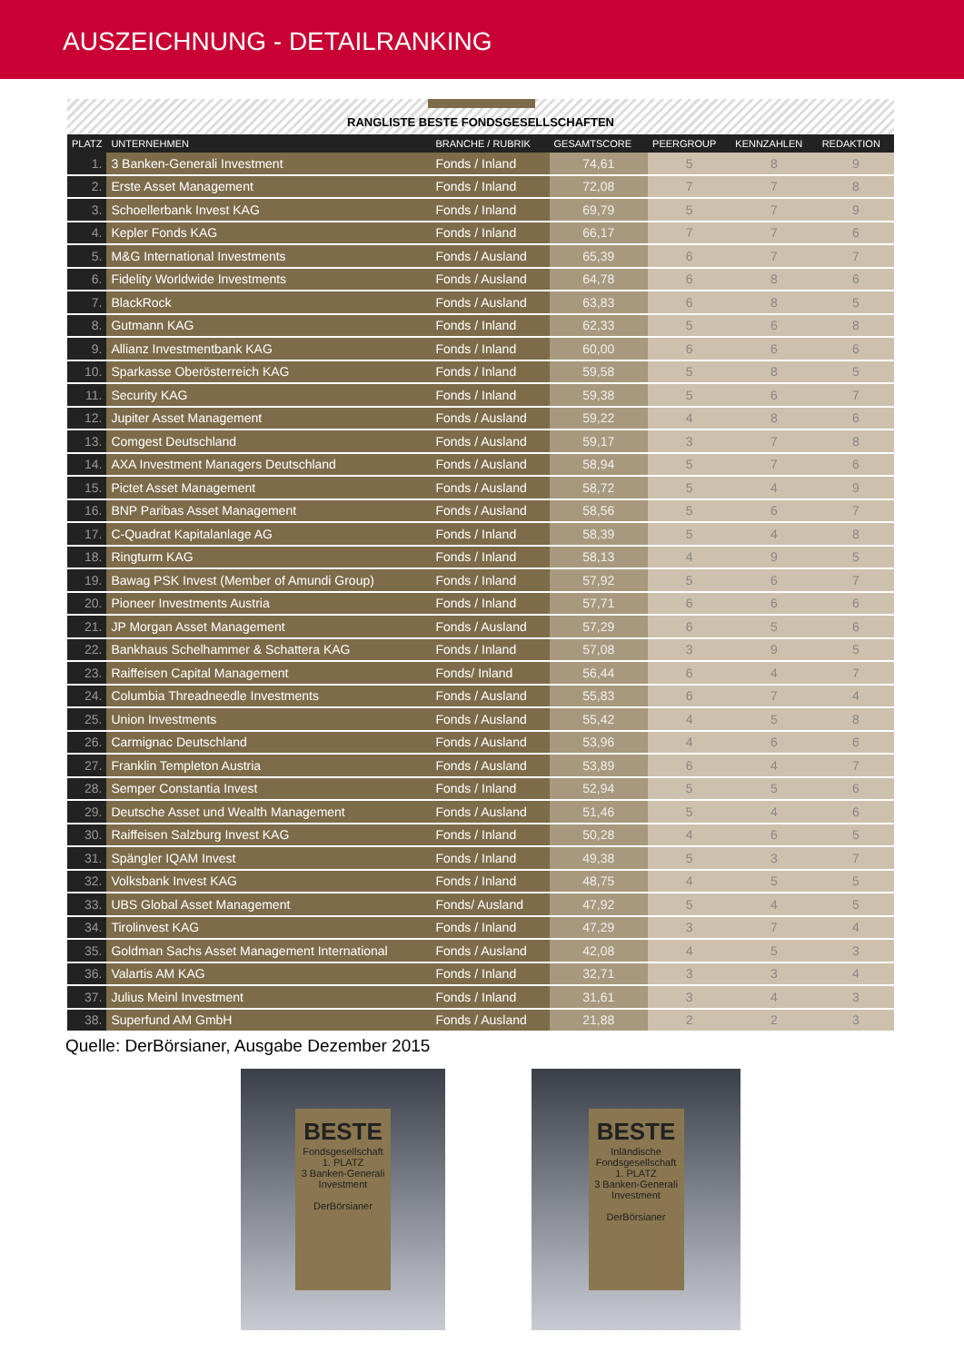AUSZEICHNUNG - DETAILRANKING
RANGLISTE BESTE FONDSGESELLSCHAFTEN
| PLATZ | UNTERNEHMEN | BRANCHE / RUBRIK | GESAMTSCORE | PEERGROUP | KENNZAHLEN | REDAKTION |
| --- | --- | --- | --- | --- | --- | --- |
| 1. | 3 Banken-Generali Investment | Fonds / Inland | 74,61 | 5 | 8 | 9 |
| 2. | Erste Asset Management | Fonds / Inland | 72,08 | 7 | 7 | 8 |
| 3. | Schoellerbank Invest KAG | Fonds / Inland | 69,79 | 5 | 7 | 9 |
| 4. | Kepler Fonds KAG | Fonds / Inland | 66,17 | 7 | 7 | 6 |
| 5. | M&G International Investments | Fonds / Ausland | 65,39 | 6 | 7 | 7 |
| 6. | Fidelity Worldwide Investments | Fonds / Ausland | 64,78 | 6 | 8 | 6 |
| 7. | BlackRock | Fonds / Ausland | 63,83 | 6 | 8 | 5 |
| 8. | Gutmann KAG | Fonds / Inland | 62,33 | 5 | 6 | 8 |
| 9. | Allianz Investmentbank KAG | Fonds / Inland | 60,00 | 6 | 6 | 6 |
| 10. | Sparkasse Oberösterreich KAG | Fonds / Inland | 59,58 | 5 | 8 | 5 |
| 11. | Security KAG | Fonds / Inland | 59,38 | 5 | 6 | 7 |
| 12. | Jupiter Asset Management | Fonds / Ausland | 59,22 | 4 | 8 | 6 |
| 13. | Comgest Deutschland | Fonds / Ausland | 59,17 | 3 | 7 | 8 |
| 14. | AXA Investment Managers Deutschland | Fonds / Ausland | 58,94 | 5 | 7 | 6 |
| 15. | Pictet Asset Management | Fonds / Ausland | 58,72 | 5 | 4 | 9 |
| 16. | BNP Paribas Asset Management | Fonds / Ausland | 58,56 | 5 | 6 | 7 |
| 17. | C-Quadrat Kapitalanlage AG | Fonds / Inland | 58,39 | 5 | 4 | 8 |
| 18. | Ringturm KAG | Fonds / Inland | 58,13 | 4 | 9 | 5 |
| 19. | Bawag PSK Invest (Member of Amundi Group) | Fonds / Inland | 57,92 | 5 | 6 | 7 |
| 20. | Pioneer Investments Austria | Fonds / Inland | 57,71 | 6 | 6 | 6 |
| 21. | JP Morgan Asset Management | Fonds / Ausland | 57,29 | 6 | 5 | 6 |
| 22. | Bankhaus Schelhammer & Schattera KAG | Fonds / Inland | 57,08 | 3 | 9 | 5 |
| 23. | Raiffeisen Capital Management | Fonds/ Inland | 56,44 | 6 | 4 | 7 |
| 24. | Columbia Threadneedle Investments | Fonds / Ausland | 55,83 | 6 | 7 | 4 |
| 25. | Union Investments | Fonds / Ausland | 55,42 | 4 | 5 | 8 |
| 26. | Carmignac Deutschland | Fonds / Ausland | 53,96 | 4 | 6 | 6 |
| 27. | Franklin Templeton Austria | Fonds / Ausland | 53,89 | 6 | 4 | 7 |
| 28. | Semper Constantia Invest | Fonds / Inland | 52,94 | 5 | 5 | 6 |
| 29. | Deutsche Asset und Wealth Management | Fonds / Ausland | 51,46 | 5 | 4 | 6 |
| 30. | Raiffeisen Salzburg Invest KAG | Fonds / Inland | 50,28 | 4 | 6 | 5 |
| 31. | Spängler IQAM Invest | Fonds / Inland | 49,38 | 5 | 3 | 7 |
| 32. | Volksbank Invest KAG | Fonds / Inland | 48,75 | 4 | 5 | 5 |
| 33. | UBS Global Asset Management | Fonds/ Ausland | 47,92 | 5 | 4 | 5 |
| 34. | Tirolinvest KAG | Fonds / Inland | 47,29 | 3 | 7 | 4 |
| 35. | Goldman Sachs Asset Management International | Fonds / Ausland | 42,08 | 4 | 5 | 3 |
| 36. | Valartis AM KAG | Fonds / Inland | 32,71 | 3 | 3 | 4 |
| 37. | Julius Meinl Investment | Fonds / Inland | 31,61 | 3 | 4 | 3 |
| 38. | Superfund AM GmbH | Fonds / Ausland | 21,88 | 2 | 2 | 3 |
Quelle: DerBörsianer, Ausgabe Dezember 2015
BESTE
Fondsgesellschaft
1. PLATZ
3 Banken-Generali Investment
DerBörsianer
BESTE
Inländische Fondsgesellschaft
1. PLATZ
3 Banken-Generali Investment
DerBörsianer